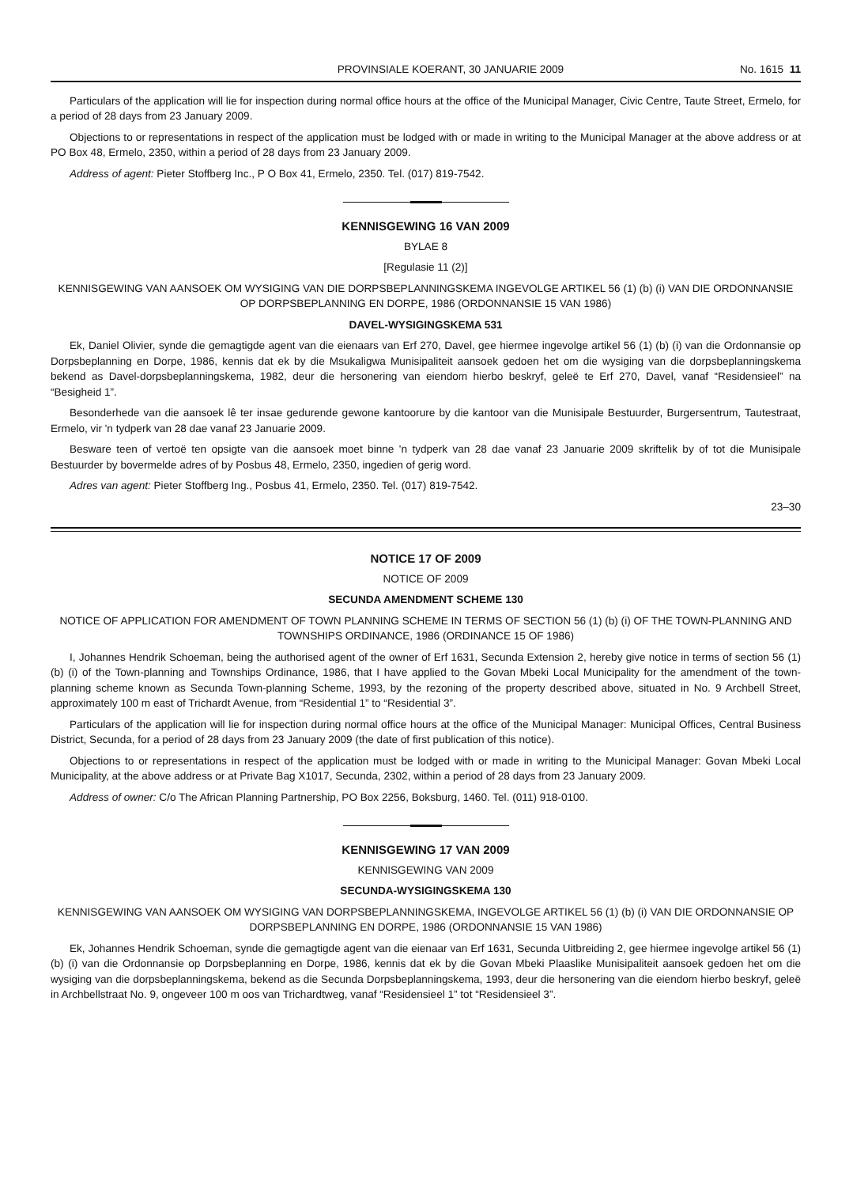PROVINSIALE KOERANT, 30 JANUARIE 2009 No. 1615 11
Particulars of the application will lie for inspection during normal office hours at the office of the Municipal Manager, Civic Centre, Taute Street, Ermelo, for a period of 28 days from 23 January 2009.
Objections to or representations in respect of the application must be lodged with or made in writing to the Municipal Manager at the above address or at PO Box 48, Ermelo, 2350, within a period of 28 days from 23 January 2009.
Address of agent: Pieter Stoffberg Inc., P O Box 41, Ermelo, 2350. Tel. (017) 819-7542.
KENNISGEWING 16 VAN 2009
BYLAE 8
[Regulasie 11 (2)]
KENNISGEWING VAN AANSOEK OM WYSIGING VAN DIE DORPSBEPLANNINGSKEMA INGEVOLGE ARTIKEL 56 (1) (b) (i) VAN DIE ORDONNANSIE OP DORPSBEPLANNING EN DORPE, 1986 (ORDONNANSIE 15 VAN 1986)
DAVEL-WYSIGINGSKEMA 531
Ek, Daniel Olivier, synde die gemagtigde agent van die eienaars van Erf 270, Davel, gee hiermee ingevolge artikel 56 (1) (b) (i) van die Ordonnansie op Dorpsbeplanning en Dorpe, 1986, kennis dat ek by die Msukaligwa Munisipaliteit aansoek gedoen het om die wysiging van die dorpsbeplanningskema bekend as Davel-dorpsbeplanningskema, 1982, deur die hersonering van eiendom hierbo beskryf, geleë te Erf 270, Davel, vanaf “Residensieel” na “Besigheid 1”.
Besonderhede van die aansoek lê ter insae gedurende gewone kantoorure by die kantoor van die Munisipale Bestuurder, Burgersentrum, Tautestraat, Ermelo, vir 'n tydperk van 28 dae vanaf 23 Januarie 2009.
Besware teen of vertoë ten opsigte van die aansoek moet binne 'n tydperk van 28 dae vanaf 23 Januarie 2009 skriftelik by of tot die Munisipale Bestuurder by bovermelde adres of by Posbus 48, Ermelo, 2350, ingedien of gerig word.
Adres van agent: Pieter Stoffberg Ing., Posbus 41, Ermelo, 2350. Tel. (017) 819-7542.
23–30
NOTICE 17 OF 2009
NOTICE OF 2009
SECUNDA AMENDMENT SCHEME 130
NOTICE OF APPLICATION FOR AMENDMENT OF TOWN PLANNING SCHEME IN TERMS OF SECTION 56 (1) (b) (i) OF THE TOWN-PLANNING AND TOWNSHIPS ORDINANCE, 1986 (ORDINANCE 15 OF 1986)
I, Johannes Hendrik Schoeman, being the authorised agent of the owner of Erf 1631, Secunda Extension 2, hereby give notice in terms of section 56 (1) (b) (i) of the Town-planning and Townships Ordinance, 1986, that I have applied to the Govan Mbeki Local Municipality for the amendment of the town-planning scheme known as Secunda Town-planning Scheme, 1993, by the rezoning of the property described above, situated in No. 9 Archbell Street, approximately 100 m east of Trichardt Avenue, from “Residential 1” to “Residential 3”.
Particulars of the application will lie for inspection during normal office hours at the office of the Municipal Manager: Municipal Offices, Central Business District, Secunda, for a period of 28 days from 23 January 2009 (the date of first publication of this notice).
Objections to or representations in respect of the application must be lodged with or made in writing to the Municipal Manager: Govan Mbeki Local Municipality, at the above address or at Private Bag X1017, Secunda, 2302, within a period of 28 days from 23 January 2009.
Address of owner: C/o The African Planning Partnership, PO Box 2256, Boksburg, 1460. Tel. (011) 918-0100.
KENNISGEWING 17 VAN 2009
KENNISGEWING VAN 2009
SECUNDA-WYSIGINGSKEMA 130
KENNISGEWING VAN AANSOEK OM WYSIGING VAN DORPSBEPLANNINGSKEMA, INGEVOLGE ARTIKEL 56 (1) (b) (i) VAN DIE ORDONNANSIE OP DORPSBEPLANNING EN DORPE, 1986 (ORDONNANSIE 15 VAN 1986)
Ek, Johannes Hendrik Schoeman, synde die gemagtigde agent van die eienaar van Erf 1631, Secunda Uitbreiding 2, gee hiermee ingevolge artikel 56 (1) (b) (i) van die Ordonnansie op Dorpsbeplanning en Dorpe, 1986, kennis dat ek by die Govan Mbeki Plaaslike Munisipaliteit aansoek gedoen het om die wysiging van die dorpsbeplanningskema, bekend as die Secunda Dorpsbeplanningskema, 1993, deur die hersonering van die eiendom hierbo beskryf, geleë in Archbellstraat No. 9, ongeveer 100 m oos van Trichardtweg, vanaf “Residensieel 1” tot “Residensieel 3”.